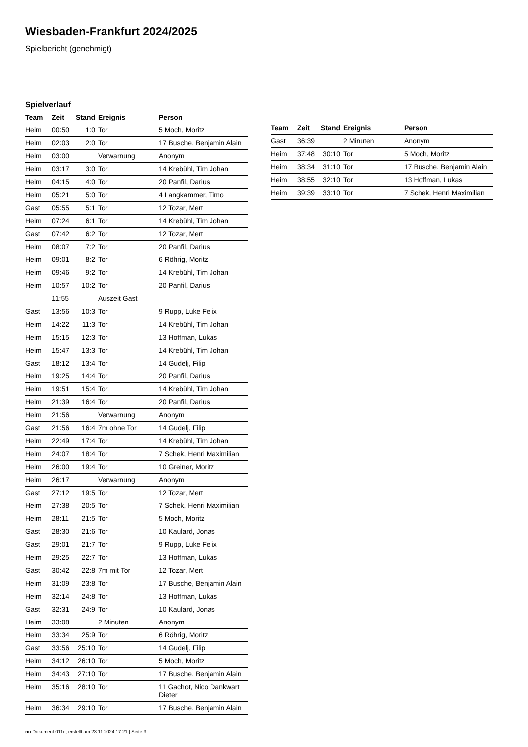Wiesbaden-Frankfurt 2024/2025
Spielbericht (genehmigt)
Spielverlauf
| Team | Zeit | Stand | Ereignis | Person |
| --- | --- | --- | --- | --- |
| Heim | 00:50 | 1:0 | Tor | 5 Moch, Moritz |
| Heim | 02:03 | 2:0 | Tor | 17 Busche, Benjamin Alain |
| Heim | 03:00 | | Verwarnung | Anonym |
| Heim | 03:17 | 3:0 | Tor | 14 Krebühl, Tim Johan |
| Heim | 04:15 | 4:0 | Tor | 20 Panfil, Darius |
| Heim | 05:21 | 5:0 | Tor | 4 Langkammer, Timo |
| Gast | 05:55 | 5:1 | Tor | 12 Tozar, Mert |
| Heim | 07:24 | 6:1 | Tor | 14 Krebühl, Tim Johan |
| Gast | 07:42 | 6:2 | Tor | 12 Tozar, Mert |
| Heim | 08:07 | 7:2 | Tor | 20 Panfil, Darius |
| Heim | 09:01 | 8:2 | Tor | 6 Röhrig, Moritz |
| Heim | 09:46 | 9:2 | Tor | 14 Krebühl, Tim Johan |
| Heim | 10:57 | 10:2 | Tor | 20 Panfil, Darius |
| | 11:55 | | Auszeit Gast | |
| Gast | 13:56 | 10:3 | Tor | 9 Rupp, Luke Felix |
| Heim | 14:22 | 11:3 | Tor | 14 Krebühl, Tim Johan |
| Heim | 15:15 | 12:3 | Tor | 13 Hoffman, Lukas |
| Heim | 15:47 | 13:3 | Tor | 14 Krebühl, Tim Johan |
| Gast | 18:12 | 13:4 | Tor | 14 Gudelj, Filip |
| Heim | 19:25 | 14:4 | Tor | 20 Panfil, Darius |
| Heim | 19:51 | 15:4 | Tor | 14 Krebühl, Tim Johan |
| Heim | 21:39 | 16:4 | Tor | 20 Panfil, Darius |
| Heim | 21:56 | | Verwarnung | Anonym |
| Gast | 21:56 | 16:4 | 7m ohne Tor | 14 Gudelj, Filip |
| Heim | 22:49 | 17:4 | Tor | 14 Krebühl, Tim Johan |
| Heim | 24:07 | 18:4 | Tor | 7 Schek, Henri Maximilian |
| Heim | 26:00 | 19:4 | Tor | 10 Greiner, Moritz |
| Heim | 26:17 | | Verwarnung | Anonym |
| Gast | 27:12 | 19:5 | Tor | 12 Tozar, Mert |
| Heim | 27:38 | 20:5 | Tor | 7 Schek, Henri Maximilian |
| Heim | 28:11 | 21:5 | Tor | 5 Moch, Moritz |
| Gast | 28:30 | 21:6 | Tor | 10 Kaulard, Jonas |
| Gast | 29:01 | 21:7 | Tor | 9 Rupp, Luke Felix |
| Heim | 29:25 | 22:7 | Tor | 13 Hoffman, Lukas |
| Gast | 30:42 | 22:8 | 7m mit Tor | 12 Tozar, Mert |
| Heim | 31:09 | 23:8 | Tor | 17 Busche, Benjamin Alain |
| Heim | 32:14 | 24:8 | Tor | 13 Hoffman, Lukas |
| Gast | 32:31 | 24:9 | Tor | 10 Kaulard, Jonas |
| Heim | 33:08 | | 2 Minuten | Anonym |
| Heim | 33:34 | 25:9 | Tor | 6 Röhrig, Moritz |
| Gast | 33:56 | 25:10 | Tor | 14 Gudelj, Filip |
| Heim | 34:12 | 26:10 | Tor | 5 Moch, Moritz |
| Heim | 34:43 | 27:10 | Tor | 17 Busche, Benjamin Alain |
| Heim | 35:16 | 28:10 | Tor | 11 Gachot, Nico Dankwart Dieter |
| Heim | 36:34 | 29:10 | Tor | 17 Busche, Benjamin Alain |
| Team | Zeit | Stand | Ereignis | Person |
| --- | --- | --- | --- | --- |
| Gast | 36:39 | | 2 Minuten | Anonym |
| Heim | 37:48 | 30:10 | Tor | 5 Moch, Moritz |
| Heim | 38:34 | 31:10 | Tor | 17 Busche, Benjamin Alain |
| Heim | 38:55 | 32:10 | Tor | 13 Hoffman, Lukas |
| Heim | 39:39 | 33:10 | Tor | 7 Schek, Henri Maximilian |
nu.Dokument 011e, erstellt am 23.11.2024 17:21 | Seite 3